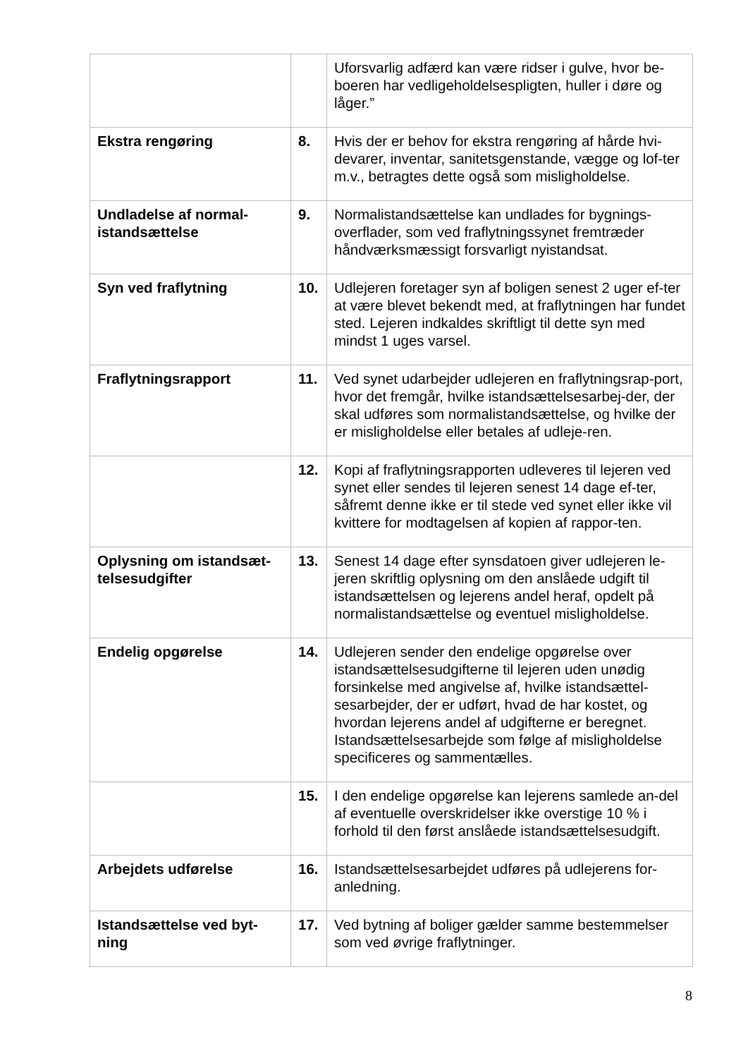| | | Uforsvarlig adfærd kan være ridser i gulve, hvor be-boeren har vedligeholdelsespligten, huller i døre og låger.” |
| Ekstra rengøring | 8. | Hvis der er behov for ekstra rengøring af hårde hvi-devarer, inventar, sanitetsgenstande, vægge og lof-ter m.v., betragtes dette også som misligholdelse. |
| Undladelse af normal-istandsættelse | 9. | Normalistandsættelse kan undlades for bygnings-overflader, som ved fraflytningssynet fremtræder håndværksmæssigt forsvarligt nyistandsat. |
| Syn ved fraflytning | 10. | Udlejeren foretager syn af boligen senest 2 uger ef-ter at være blevet bekendt med, at fraflytningen har fundet sted. Lejeren indkaldes skriftligt til dette syn med mindst 1 uges varsel. |
| Fraflytningsrapport | 11. | Ved synet udarbejder udlejeren en fraflytningsrap-port, hvor det fremgår, hvilke istandsættelsesarbej-der, der skal udføres som normalistandsættelse, og hvilke der er misligholdelse eller betales af udleje-ren. |
| | 12. | Kopi af fraflytningsrapporten udleveres til lejeren ved synet eller sendes til lejeren senest 14 dage ef-ter, såfremt denne ikke er til stede ved synet eller ikke vil kvittere for modtagelsen af kopien af rappor-ten. |
| Oplysning om istandsæt-telsesudgifter | 13. | Senest 14 dage efter synsdatoen giver udlejeren le-jeren skriftlig oplysning om den anslåede udgift til istandsættelsen og lejerens andel heraf, opdelt på normalistandsættelse og eventuel misligholdelse. |
| Endelig opgørelse | 14. | Udlejeren sender den endelige opgørelse over istandsættelsesudgifterne til lejeren uden unødig forsinkelse med angivelse af, hvilke istandsættel-sesarbejder, der er udført, hvad de har kostet, og hvordan lejerens andel af udgifterne er beregnet. Istandsættelsesarbejde som følge af misligholdelse specificeres og sammentælles. |
| | 15. | I den endelige opgørelse kan lejerens samlede an-del af eventuelle overskridelser ikke overstige 10 % i forhold til den først anslåede istandsættelsesudgift. |
| Arbejdets udførelse | 16. | Istandsættelsesarbejdet udføres på udlejerens for-anledning. |
| Istandsættelse ved byt-ning | 17. | Ved bytning af boliger gælder samme bestemmelser som ved øvrige fraflytninger. |
8